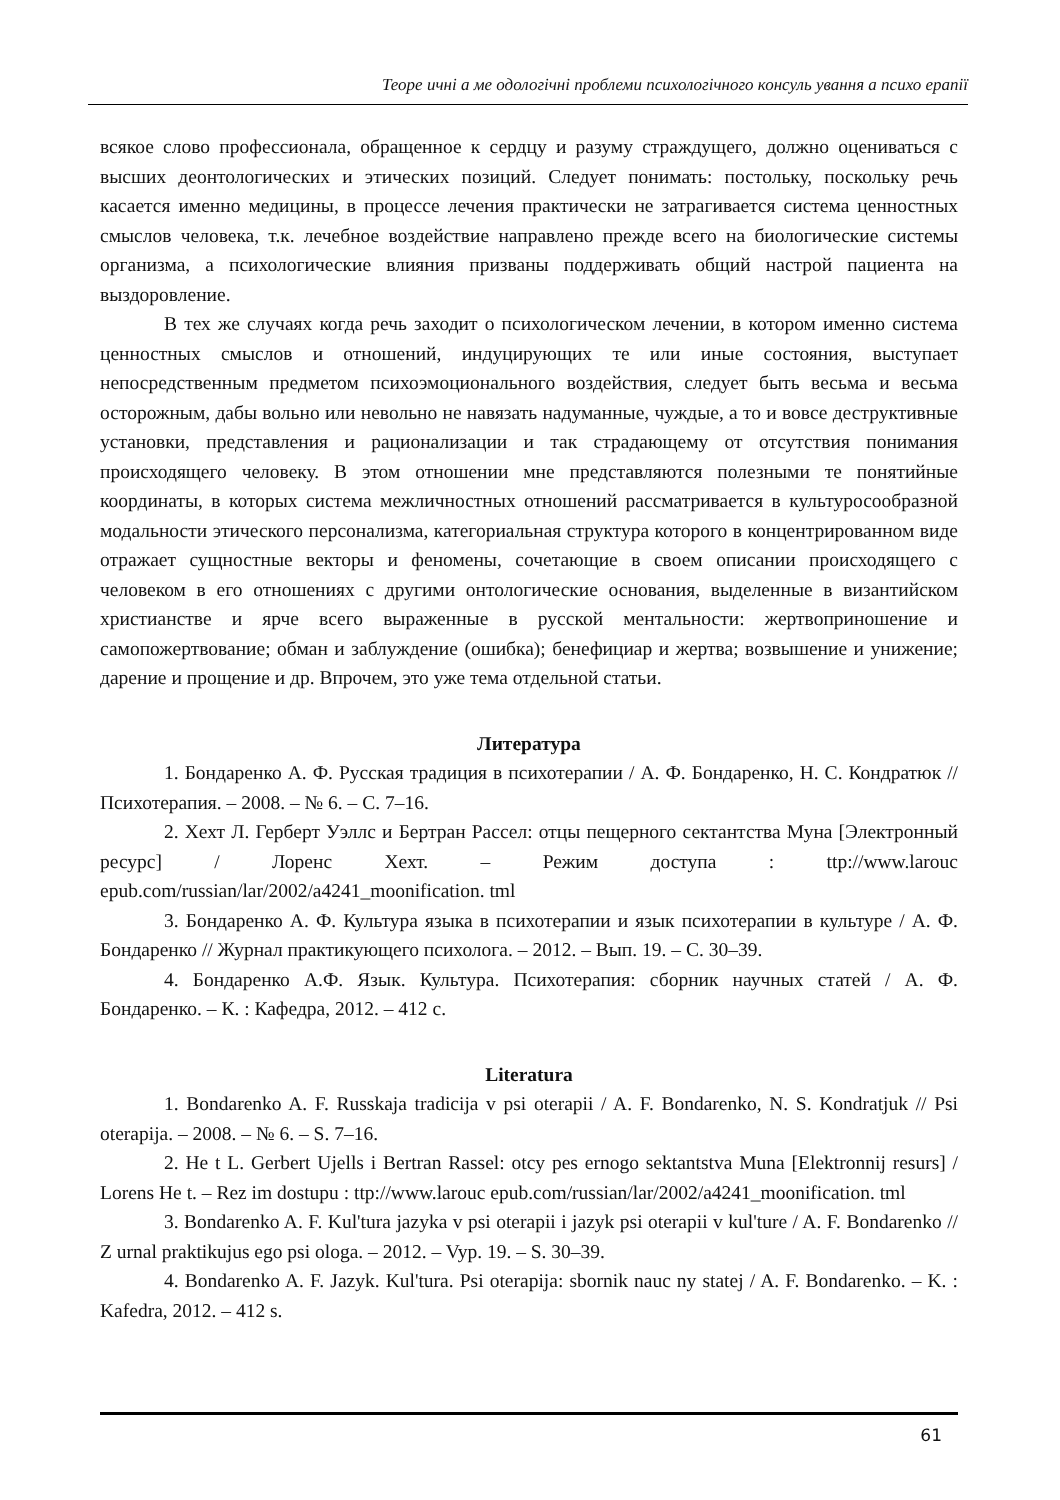Теоре ичні а ме одологічні проблеми психологічного консуль ування а психо ерапії
всякое слово профессионала, обращенное к сердцу и разуму страждущего, должно оцениваться с высших деонтологических и этических позиций. Следует понимать: постольку, поскольку речь касается именно медицины, в процессе лечения практически не затрагивается система ценностных смыслов человека, т.к. лечебное воздействие направлено прежде всего на биологические системы организма, а психологические влияния призваны поддерживать общий настрой пациента на выздоровление.
В тех же случаях когда речь заходит о психологическом лечении, в котором именно система ценностных смыслов и отношений, индуцирующих те или иные состояния, выступает непосредственным предметом психоэмоционального воздействия, следует быть весьма и весьма осторожным, дабы вольно или невольно не навязать надуманные, чуждые, а то и вовсе деструктивные установки, представления и рационализации и так страдающему от отсутствия понимания происходящего человеку. В этом отношении мне представляются полезными те понятийные координаты, в которых система межличностных отношений рассматривается в культуросообразной модальности этического персонализма, категориальная структура которого в концентрированном виде отражает сущностные векторы и феномены, сочетающие в своем описании происходящего с человеком в его отношениях с другими онтологические основания, выделенные в византийском христианстве и ярче всего выраженные в русской ментальности: жертвоприношение и самопожертвование; обман и заблуждение (ошибка); бенефициар и жертва; возвышение и унижение; дарение и прощение и др. Впрочем, это уже тема отдельной статьи.
Литература
1. Бондаренко А. Ф. Русская традиция в психотерапии / А. Ф. Бондаренко, Н. С. Кондратюк // Психотерапия. – 2008. – № 6. – С. 7–16.
2. Хехт Л. Герберт Уэллс и Бертран Рассел: отцы пещерного сектантства Муна [Электронный ресурс] / Лоренс Хехт. – Режим доступа : ttp://www.larouc epub.com/russian/lar/2002/a4241_moonification. tml
3. Бондаренко А. Ф. Культура языка в психотерапии и язык психотерапии в культуре / А. Ф. Бондаренко // Журнал практикующего психолога. – 2012. – Вып. 19. – С. 30–39.
4. Бондаренко А.Ф. Язык. Культура. Психотерапия: сборник научных статей / А. Ф. Бондаренко. – К. : Кафедра, 2012. – 412 с.
Literatura
1. Bondarenko A. F. Russkaja tradicija v psi oterapii / A. F. Bondarenko, N. S. Kondratjuk // Psi oterapija. – 2008. – № 6. – S. 7–16.
2. He t L. Gerbert Ujells i Bertran Rassel: otcy pes ernogo sektantstva Muna [Elektronnij resurs] / Lorens He t. – Rez im dostupu : ttp://www.larouc epub.com/russian/lar/2002/a4241_moonification. tml
3. Bondarenko A. F. Kul'tura jazyka v psi oterapii i jazyk psi oterapii v kul'ture / A. F. Bondarenko // Z urnal praktikujus ego psi ologa. – 2012. – Vyp. 19. – S. 30–39.
4. Bondarenko A. F. Jazyk. Kul'tura. Psi oterapija: sbornik nauc ny statej / A. F. Bondarenko. – K. : Kafedra, 2012. – 412 s.
61